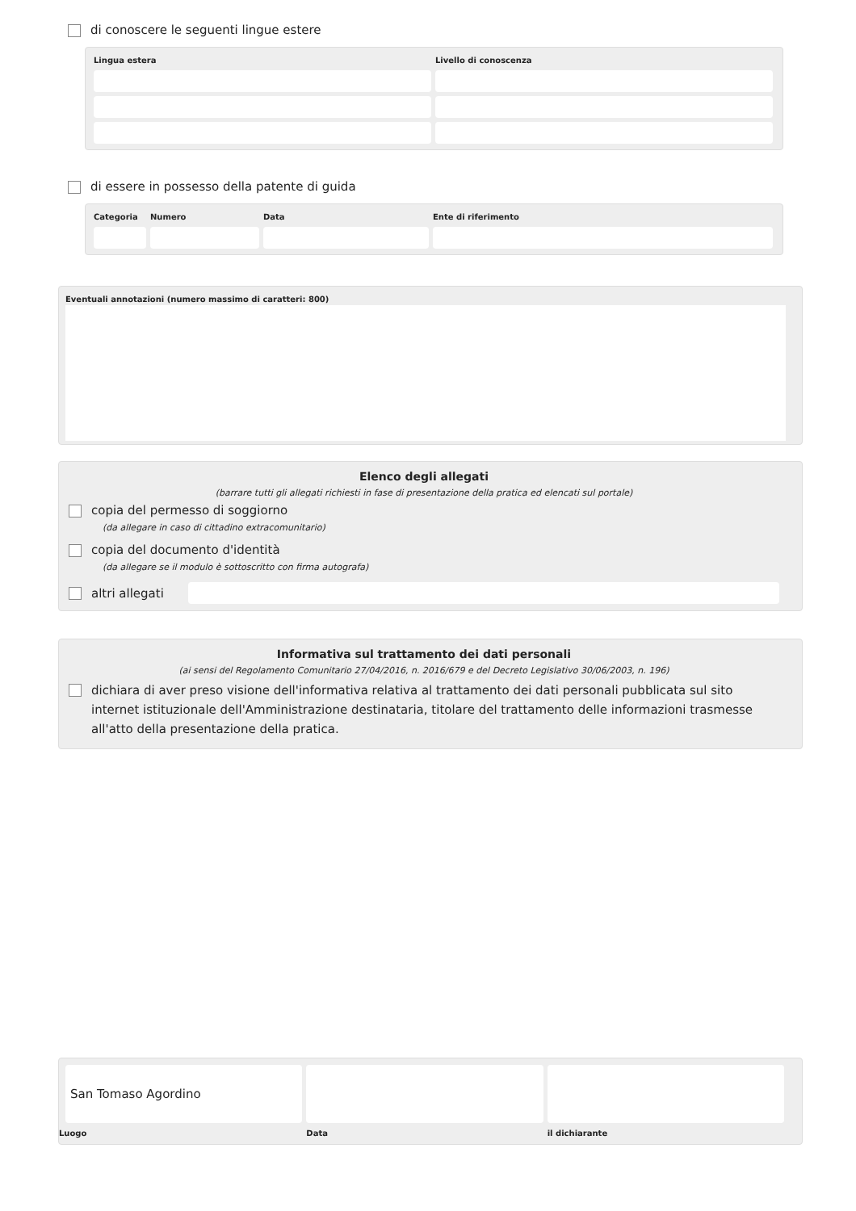di conoscere le seguenti lingue estere
Lingua estera
Livello di conoscenza
di essere in possesso della patente di guida
Categoria
Numero
Data
Ente di riferimento
Eventuali annotazioni (numero massimo di caratteri: 800)
Elenco degli allegati
(barrare tutti gli allegati richiesti in fase di presentazione della pratica ed elencati sul portale)
copia del permesso di soggiorno
(da allegare in caso di cittadino extracomunitario)
copia del documento d'identità
(da allegare se il modulo è sottoscritto con firma autografa)
altri allegati
Informativa sul trattamento dei dati personali
(ai sensi del Regolamento Comunitario 27/04/2016, n. 2016/679 e del Decreto Legislativo 30/06/2003, n. 196)
dichiara di aver preso visione dell'informativa relativa al trattamento dei dati personali pubblicata sul sito internet istituzionale dell'Amministrazione destinataria, titolare del trattamento delle informazioni trasmesse all'atto della presentazione della pratica.
San Tomaso Agordino
Luogo
Data
il dichiarante